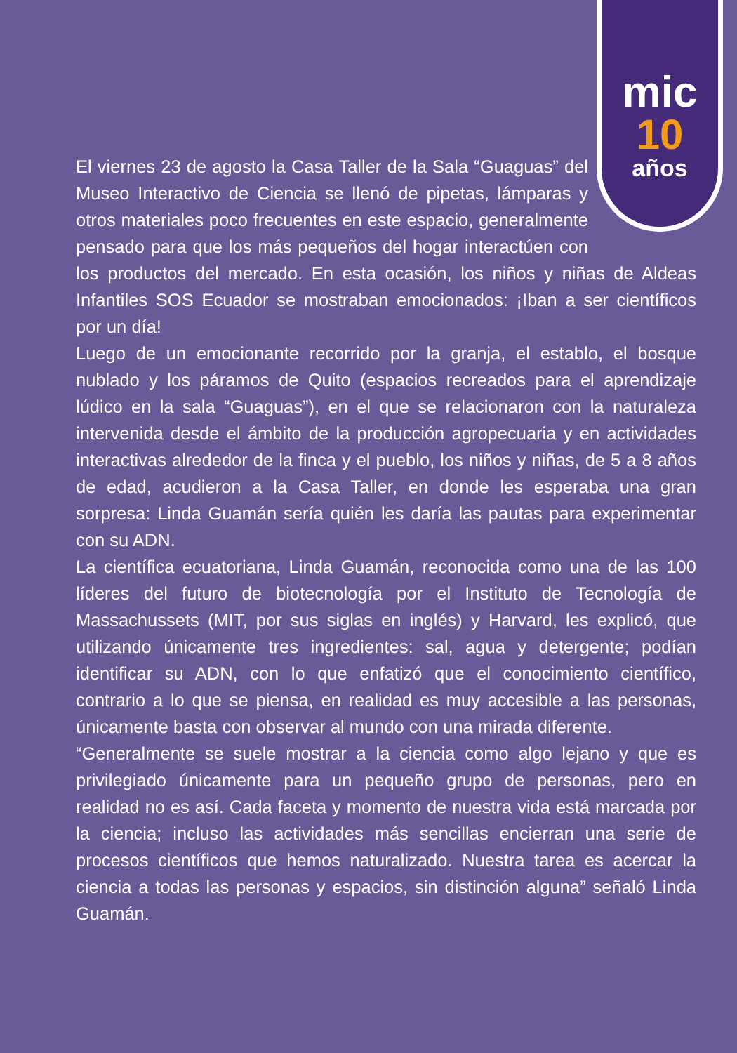mic
10
años
El viernes 23 de agosto la Casa Taller de la Sala “Guaguas” del Museo Interactivo de Ciencia se llenó de pipetas, lámparas y otros materiales poco frecuentes en este espacio, generalmente pensado para que los más pequeños del hogar interactúen con los productos del mercado. En esta ocasión, los niños y niñas de Aldeas Infantiles SOS Ecuador se mostraban emocionados: ¡Iban a ser científicos por un día!
Luego de un emocionante recorrido por la granja, el establo, el bosque nublado y los páramos de Quito (espacios recreados para el aprendizaje lúdico en la sala “Guaguas”), en el que se relacionaron con la naturaleza intervenida desde el ámbito de la producción agropecuaria y en actividades interactivas alrededor de la finca y el pueblo, los niños y niñas, de 5 a 8 años de edad, acudieron a la Casa Taller, en donde les esperaba una gran sorpresa: Linda Guamán sería quién les daría las pautas para experimentar con su ADN.
La científica ecuatoriana, Linda Guamán, reconocida como una de las 100 líderes del futuro de biotecnología por el Instituto de Tecnología de Massachussets (MIT, por sus siglas en inglés) y Harvard, les explicó, que utilizando únicamente tres ingredientes: sal, agua y detergente; podían identificar su ADN, con lo que enfatizó que el conocimiento científico, contrario a lo que se piensa, en realidad es muy accesible a las personas, únicamente basta con observar al mundo con una mirada diferente.
“Generalmente se suele mostrar a la ciencia como algo lejano y que es privilegiado únicamente para un pequeño grupo de personas, pero en realidad no es así. Cada faceta y momento de nuestra vida está marcada por la ciencia; incluso las actividades más sencillas encierran una serie de procesos científicos que hemos naturalizado. Nuestra tarea es acercar la ciencia a todas las personas y espacios, sin distinción alguna” señaló Linda Guamán.